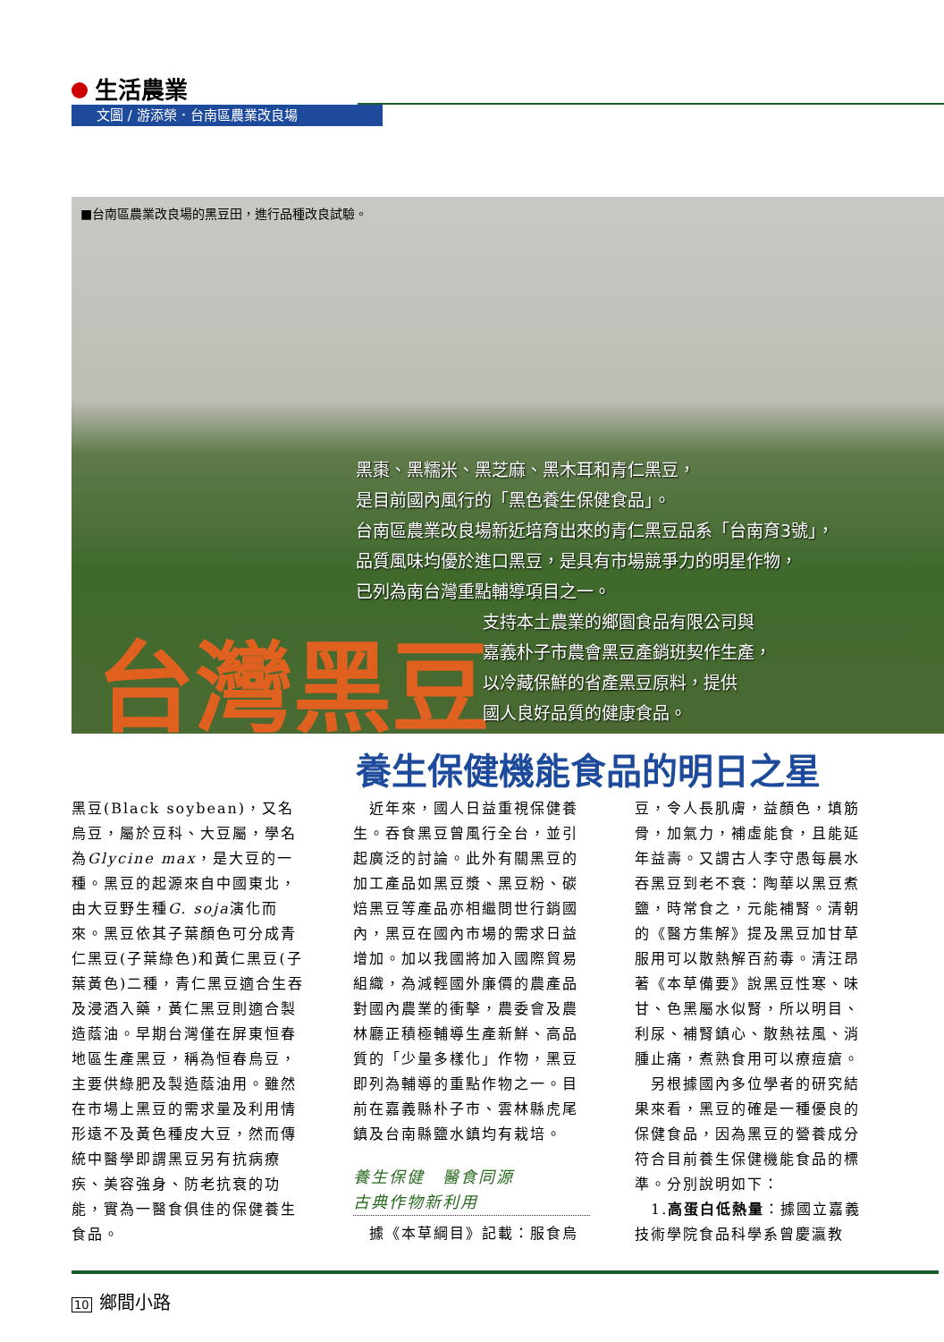生活農業
文圖 / 游添榮．台南區農業改良場
■台南區農業改良場的黑豆田，進行品種改良試驗。
黑棗、黑糯米、黑芝麻、黑木耳和青仁黑豆，
是目前國內風行的「黑色養生保健食品」。
台南區農業改良場新近培育出來的青仁黑豆品系「台南育3號」，
品質風味均優於進口黑豆，是具有市場競爭力的明星作物，
已列為南台灣重點輔導項目之一。
台灣黑豆
支持本土農業的鄉園食品有限公司與
嘉義朴子市農會黑豆產銷班契作生產，
以冷藏保鮮的省產黑豆原料，提供
國人良好品質的健康食品。
養生保健機能食品的明日之星
黑豆(Black soybean)，又名烏豆，屬於豆科、大豆屬，學名為Glycine max，是大豆的一種。黑豆的起源來自中國東北，由大豆野生種G. soja演化而來。黑豆依其子葉顏色可分成青仁黑豆(子葉綠色)和黃仁黑豆(子葉黃色)二種，青仁黑豆適合生吞及浸酒入藥，黃仁黑豆則適合製造蔭油。早期台灣僅在屏東恒春地區生產黑豆，稱為恒春烏豆，主要供綠肥及製造蔭油用。雖然在市場上黑豆的需求量及利用情形遠不及黃色種皮大豆，然而傳統中醫學即謂黑豆另有抗病療疾、美容強身、防老抗衰的功能，實為一醫食俱佳的保健養生食品。
　近年來，國人日益重視保健養生。吞食黑豆曾風行全台，並引起廣泛的討論。此外有關黑豆的加工產品如黑豆漿、黑豆粉、碳焙黑豆等產品亦相繼問世行銷國內，黑豆在國內市場的需求日益增加。加以我國將加入國際貿易組織，為減輕國外廉價的農產品對國內農業的衝擊，農委會及農林廳正積極輔導生產新鮮、高品質的「少量多樣化」作物，黑豆即列為輔導的重點作物之一。目前在嘉義縣朴子市、雲林縣虎尾鎮及台南縣鹽水鎮均有栽培。
養生保健　醫食同源
古典作物新利用
　據《本草綱目》記載：服食烏
豆，令人長肌膚，益顏色，填筋骨，加氣力，補虛能食，且能延年益壽。又謂古人李守愚每晨水吞黑豆到老不衰：陶華以黑豆煮鹽，時常食之，元能補腎。清朝的《醫方集解》提及黑豆加甘草服用可以散熱解百葯毒。清汪昂著《本草備要》說黑豆性寒、味甘、色黑屬水似腎，所以明目、利尿、補腎鎮心、散熱祛風、消腫止痛，煮熟食用可以療痘瘡。
　另根據國內多位學者的研究結果來看，黑豆的確是一種優良的保健食品，因為黑豆的營養成分符合目前養生保健機能食品的標準。分別說明如下：
　1.高蛋白低熱量：據國立嘉義技術學院食品科學系曾慶瀛教
10 鄉間小路